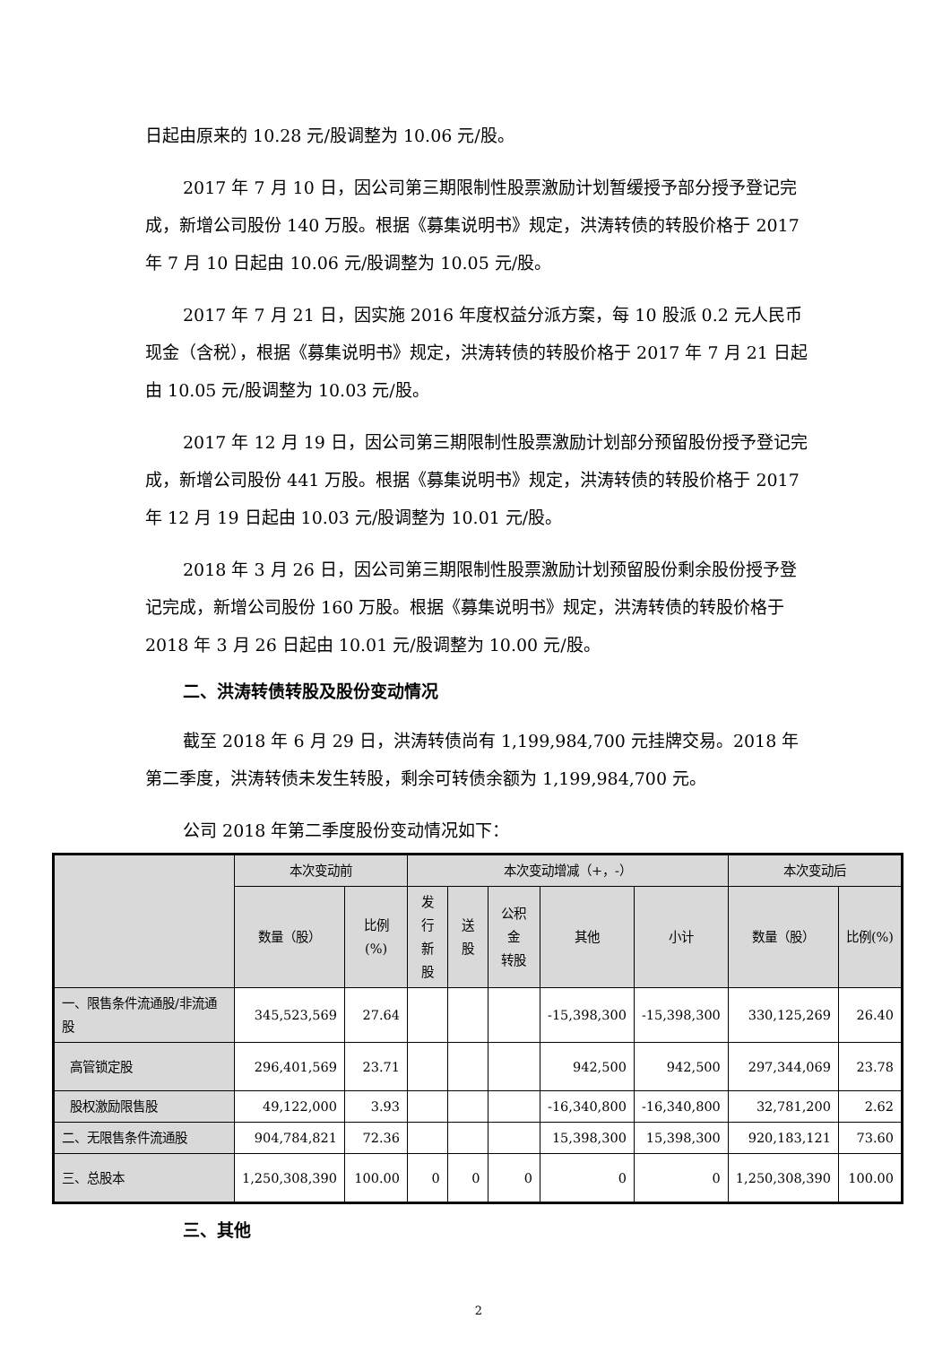日起由原来的 10.28 元/股调整为 10.06 元/股。
2017 年 7 月 10 日，因公司第三期限制性股票激励计划暂缓授予部分授予登记完成，新增公司股份 140 万股。根据《募集说明书》规定，洪涛转债的转股价格于 2017 年 7 月 10 日起由 10.06 元/股调整为 10.05 元/股。
2017 年 7 月 21 日，因实施 2016 年度权益分派方案，每 10 股派 0.2 元人民币现金（含税），根据《募集说明书》规定，洪涛转债的转股价格于 2017 年 7 月 21 日起由 10.05 元/股调整为 10.03 元/股。
2017 年 12 月 19 日，因公司第三期限制性股票激励计划部分预留股份授予登记完成，新增公司股份 441 万股。根据《募集说明书》规定，洪涛转债的转股价格于 2017 年 12 月 19 日起由 10.03 元/股调整为 10.01 元/股。
2018 年 3 月 26 日，因公司第三期限制性股票激励计划预留股份剩余股份授予登记完成，新增公司股份 160 万股。根据《募集说明书》规定，洪涛转债的转股价格于 2018 年 3 月 26 日起由 10.01 元/股调整为 10.00 元/股。
二、洪涛转债转股及股份变动情况
截至 2018 年 6 月 29 日，洪涛转债尚有 1,199,984,700 元挂牌交易。2018 年第二季度，洪涛转债未发生转股，剩余可转债余额为 1,199,984,700 元。
公司 2018 年第二季度股份变动情况如下：
| | 本次变动前 | | 本次变动增减（+，-） | | | | | 本次变动后 | |
| --- | --- | --- | --- | --- | --- | --- | --- | --- | --- |
| | 数量（股） | 比例(%) | 发行 新股 | 送股 | 公积金 转股 | 其他 | 小计 | 数量（股） | 比例(%) |
| 一、限售条件流通股/非流通股 | 345,523,569 | 27.64 | | | | -15,398,300 | -15,398,300 | 330,125,269 | 26.40 |
| 高管锁定股 | 296,401,569 | 23.71 | | | | 942,500 | 942,500 | 297,344,069 | 23.78 |
| 股权激励限售股 | 49,122,000 | 3.93 | | | | -16,340,800 | -16,340,800 | 32,781,200 | 2.62 |
| 二、无限售条件流通股 | 904,784,821 | 72.36 | | | | 15,398,300 | 15,398,300 | 920,183,121 | 73.60 |
| 三、总股本 | 1,250,308,390 | 100.00 | 0 | 0 | 0 | 0 | 0 | 1,250,308,390 | 100.00 |
三、其他
2